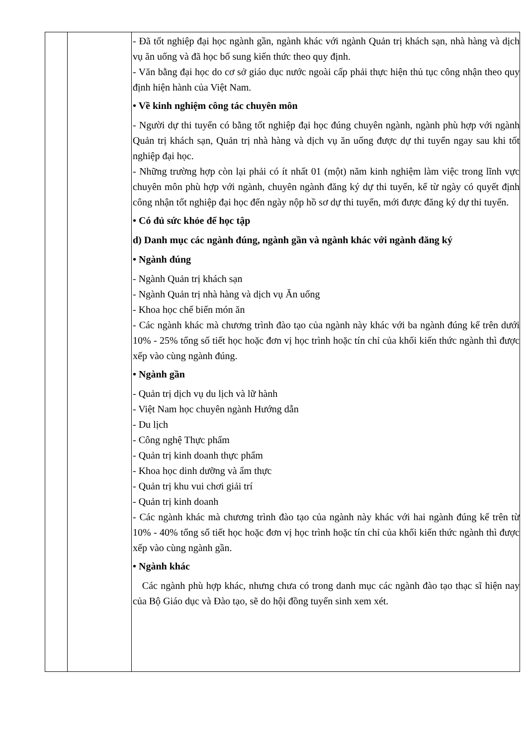| | | - Đã tốt nghiệp đại học ngành gần, ngành khác với ngành Quản trị khách sạn, nhà hàng và dịch vụ ăn uống và đã học bổ sung kiến thức theo quy định. - Văn bằng đại học do cơ sở giáo dục nước ngoài cấp phải thực hiện thủ tục công nhận theo quy định hiện hành của Việt Nam. • Về kinh nghiệm công tác chuyên môn - Người dự thi tuyển có bằng tốt nghiệp đại học đúng chuyên ngành, ngành phù hợp với ngành Quản trị khách sạn, Quản trị nhà hàng và dịch vụ ăn uống được dự thi tuyển ngay sau khi tốt nghiệp đại học. - Những trường hợp còn lại phải có ít nhất 01 (một) năm kinh nghiệm làm việc trong lĩnh vực chuyên môn phù hợp với ngành, chuyên ngành đăng ký dự thi tuyển, kể từ ngày có quyết định công nhận tốt nghiệp đại học đến ngày nộp hồ sơ dự thi tuyển, mới được đăng ký dự thi tuyển. • Có đủ sức khỏe để học tập d) Danh mục các ngành đúng, ngành gần và ngành khác với ngành đăng ký • Ngành đúng - Ngành Quản trị khách sạn - Ngành Quản trị nhà hàng và dịch vụ Ăn uống - Khoa học chế biến món ăn - Các ngành khác mà chương trình đào tạo của ngành này khác với ba ngành đúng kể trên dưới 10% - 25% tổng số tiết học hoặc đơn vị học trình hoặc tín chỉ của khối kiến thức ngành thì được xếp vào cùng ngành đúng. • Ngành gần - Quản trị dịch vụ du lịch và lữ hành - Việt Nam học chuyên ngành Hướng dẫn - Du lịch - Công nghệ Thực phẩm - Quản trị kinh doanh thực phẩm - Khoa học dinh dưỡng và ẩm thực - Quản trị khu vui chơi giải trí - Quản trị kinh doanh - Các ngành khác mà chương trình đào tạo của ngành này khác với hai ngành đúng kể trên từ 10% - 40% tổng số tiết học hoặc đơn vị học trình hoặc tín chỉ của khối kiến thức ngành thì được xếp vào cùng ngành gần. • Ngành khác Các ngành phù hợp khác, nhưng chưa có trong danh mục các ngành đào tạo thạc sĩ hiện nay của Bộ Giáo dục và Đào tạo, sẽ do hội đồng tuyển sinh xem xét. |